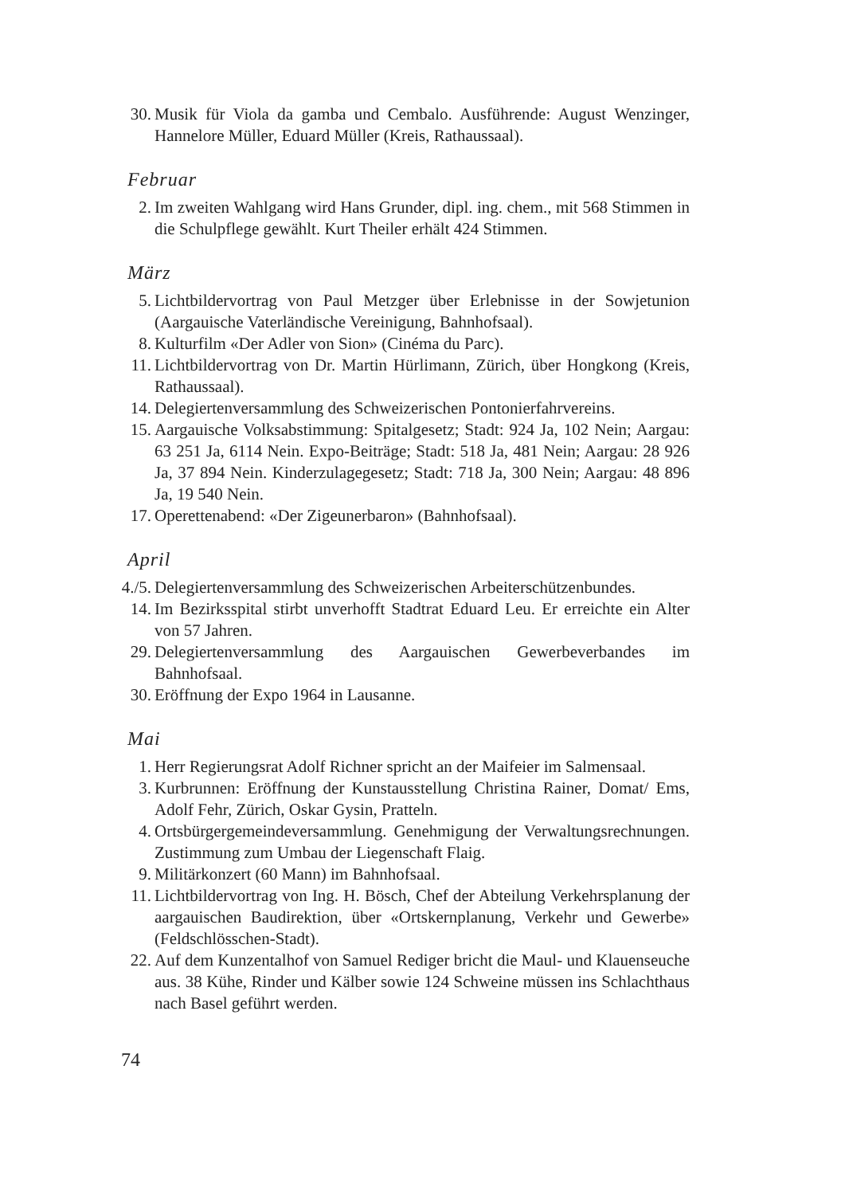30. Musik für Viola da gamba und Cembalo. Ausführende: August Wenzinger, Hannelore Müller, Eduard Müller (Kreis, Rathaussaal).
Februar
2. Im zweiten Wahlgang wird Hans Grunder, dipl. ing. chem., mit 568 Stimmen in die Schulpflege gewählt. Kurt Theiler erhält 424 Stimmen.
März
5. Lichtbildervortrag von Paul Metzger über Erlebnisse in der Sowjetunion (Aargauische Vaterländische Vereinigung, Bahnhofsaal).
8. Kulturfilm «Der Adler von Sion» (Cinéma du Parc).
11. Lichtbildervortrag von Dr. Martin Hürlimann, Zürich, über Hongkong (Kreis, Rathaussaal).
14. Delegiertenversammlung des Schweizerischen Pontonierfahrvereins.
15. Aargauische Volksabstimmung: Spitalgesetz; Stadt: 924 Ja, 102 Nein; Aargau: 63 251 Ja, 6114 Nein. Expo-Beiträge; Stadt: 518 Ja, 481 Nein; Aargau: 28 926 Ja, 37 894 Nein. Kinderzulagegesetz; Stadt: 718 Ja, 300 Nein; Aargau: 48 896 Ja, 19 540 Nein.
17. Operettenabend: «Der Zigeunerbaron» (Bahnhofsaal).
April
4./5. Delegiertenversammlung des Schweizerischen Arbeiterschützenbundes.
14. Im Bezirksspital stirbt unverhofft Stadtrat Eduard Leu. Er erreichte ein Alter von 57 Jahren.
29. Delegiertenversammlung des Aargauischen Gewerbeverbandes im Bahnhofsaal.
30. Eröffnung der Expo 1964 in Lausanne.
Mai
1. Herr Regierungsrat Adolf Richner spricht an der Maifeier im Salmensaal.
3. Kurbrunnen: Eröffnung der Kunstausstellung Christina Rainer, Domat/ Ems, Adolf Fehr, Zürich, Oskar Gysin, Pratteln.
4. Ortsbürgergemeindeversammlung. Genehmigung der Verwaltungsrechnungen. Zustimmung zum Umbau der Liegenschaft Flaig.
9. Militärkonzert (60 Mann) im Bahnhofsaal.
11. Lichtbildervortrag von Ing. H. Bösch, Chef der Abteilung Verkehrsplanung der aargauischen Baudirektion, über «Ortskernplanung, Verkehr und Gewerbe» (Feldschlösschen-Stadt).
22. Auf dem Kunzentalhof von Samuel Rediger bricht die Maul- und Klauenseuche aus. 38 Kühe, Rinder und Kälber sowie 124 Schweine müssen ins Schlachthaus nach Basel geführt werden.
74